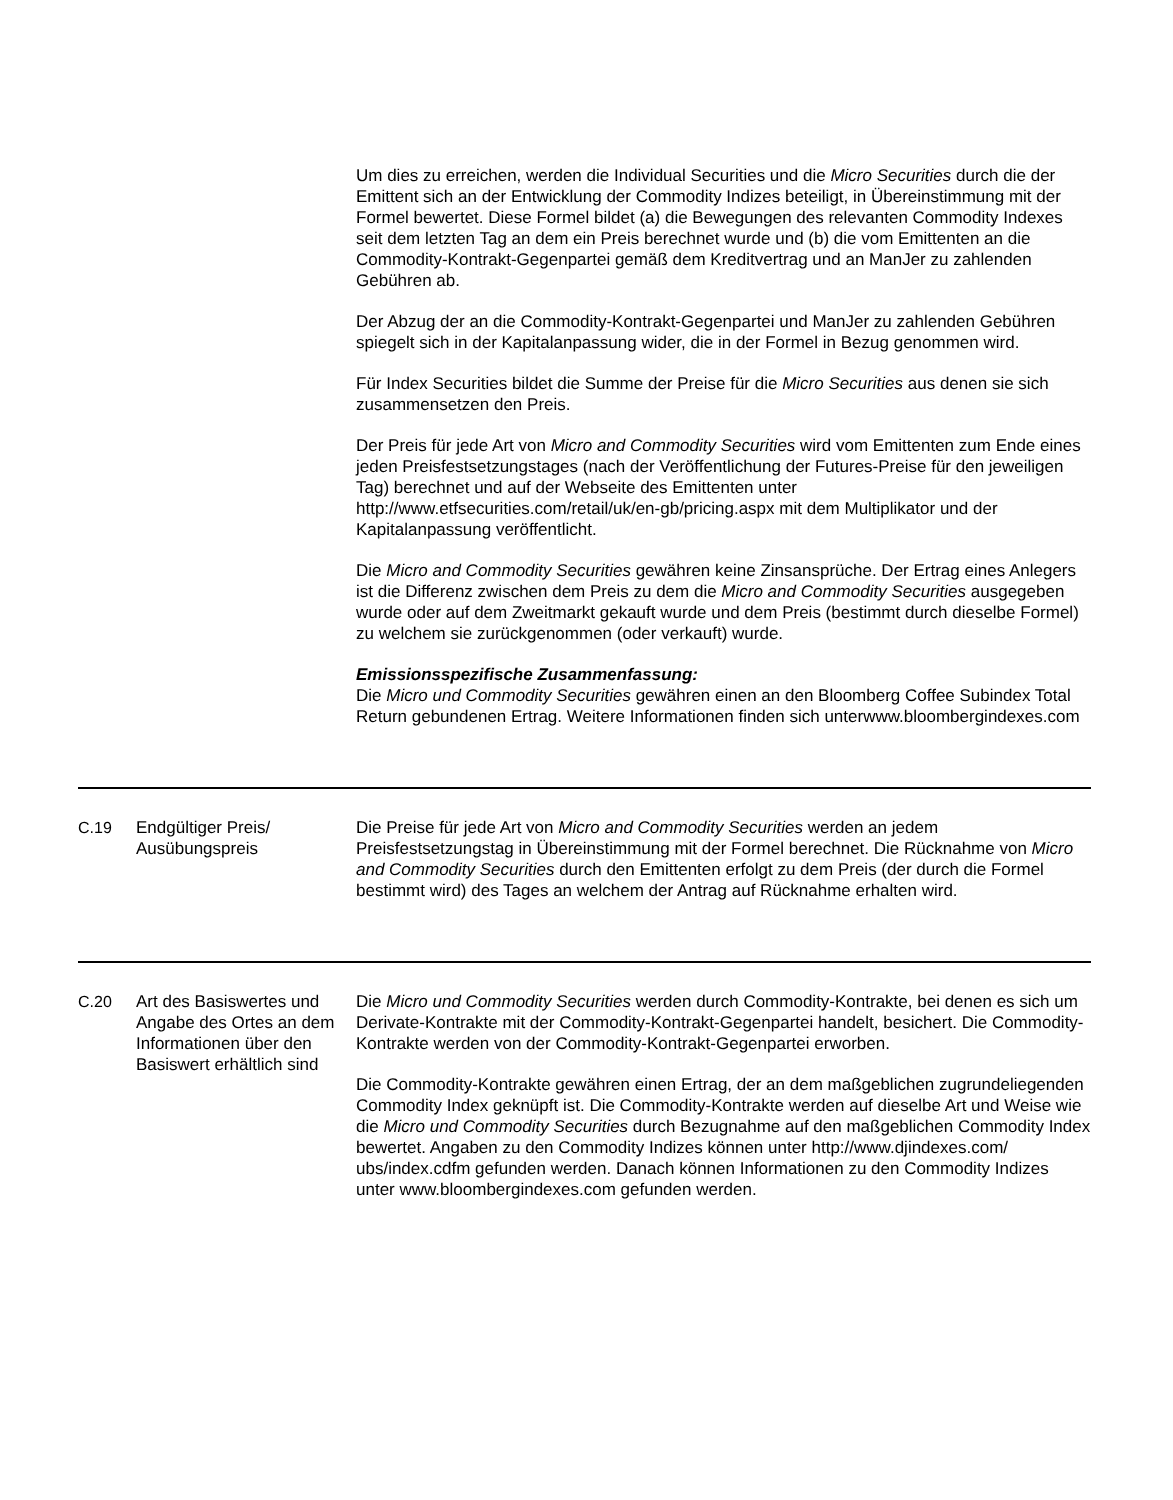| | | Um dies zu erreichen, werden die Individual Securities und die Micro Securities durch die der Emittent sich an der Entwicklung der Commodity Indizes beteiligt, in Übereinstimmung mit der Formel bewertet. Diese Formel bildet (a) die Bewegungen des relevanten Commodity Indexes seit dem letzten Tag an dem ein Preis berechnet wurde und (b) die vom Emittenten an die Commodity-Kontrakt-Gegenpartei gemäß dem Kreditvertrag und an ManJer zu zahlenden Gebühren ab. Der Abzug der an die Commodity-Kontrakt-Gegenpartei und ManJer zu zahlenden Gebühren spiegelt sich in der Kapitalanpassung wider, die in der Formel in Bezug genommen wird. Für Index Securities bildet die Summe der Preise für die Micro Securities aus denen sie sich zusammensetzen den Preis. Der Preis für jede Art von Micro and Commodity Securities wird vom Emittenten zum Ende eines jeden Preisfestsetzungstages (nach der Veröffentlichung der Futures-Preise für den jeweiligen Tag) berechnet und auf der Webseite des Emittenten unter http://www.etfsecurities.com/retail/uk/en-gb/pricing.aspx mit dem Multiplikator und der Kapitalanpassung veröffentlicht. Die Micro and Commodity Securities gewähren keine Zinsansprüche. Der Ertrag eines Anlegers ist die Differenz zwischen dem Preis zu dem die Micro and Commodity Securities ausgegeben wurde oder auf dem Zweitmarkt gekauft wurde und dem Preis (bestimmt durch dieselbe Formel) zu welchem sie zurückgenommen (oder verkauft) wurde. Emissionsspezifische Zusammenfassung: Die Micro und Commodity Securities gewähren einen an den Bloomberg Coffee Subindex Total Return gebundenen Ertrag. Weitere Informationen finden sich unterwww.bloombergindexes.com |
| C.19 | Endgültiger Preis/ Ausübungspreis | Die Preise für jede Art von Micro and Commodity Securities werden an jedem Preisfestsetzungstag in Übereinstimmung mit der Formel berechnet. Die Rücknahme von Micro and Commodity Securities durch den Emittenten erfolgt zu dem Preis (der durch die Formel bestimmt wird) des Tages an welchem der Antrag auf Rücknahme erhalten wird. |
| C.20 | Art des Basiswertes und Angabe des Ortes an dem Informationen über den Basiswert erhältlich sind | Die Micro und Commodity Securities werden durch Commodity-Kontrakte, bei denen es sich um Derivate-Kontrakte mit der Commodity-Kontrakt-Gegenpartei handelt, besichert. Die Commodity-Kontrakte werden von der Commodity-Kontrakt-Gegenpartei erworben. Die Commodity-Kontrakte gewähren einen Ertrag, der an dem maßgeblichen zugrundeliegenden Commodity Index geknüpft ist. Die Commodity-Kontrakte werden auf dieselbe Art und Weise wie die Micro und Commodity Securities durch Bezugnahme auf den maßgeblichen Commodity Index bewertet. Angaben zu den Commodity Indizes können unter http://www.djindexes.com/ ubs/index.cdfm gefunden werden. Danach können Informationen zu den Commodity Indizes unter www.bloombergindexes.com gefunden werden. |